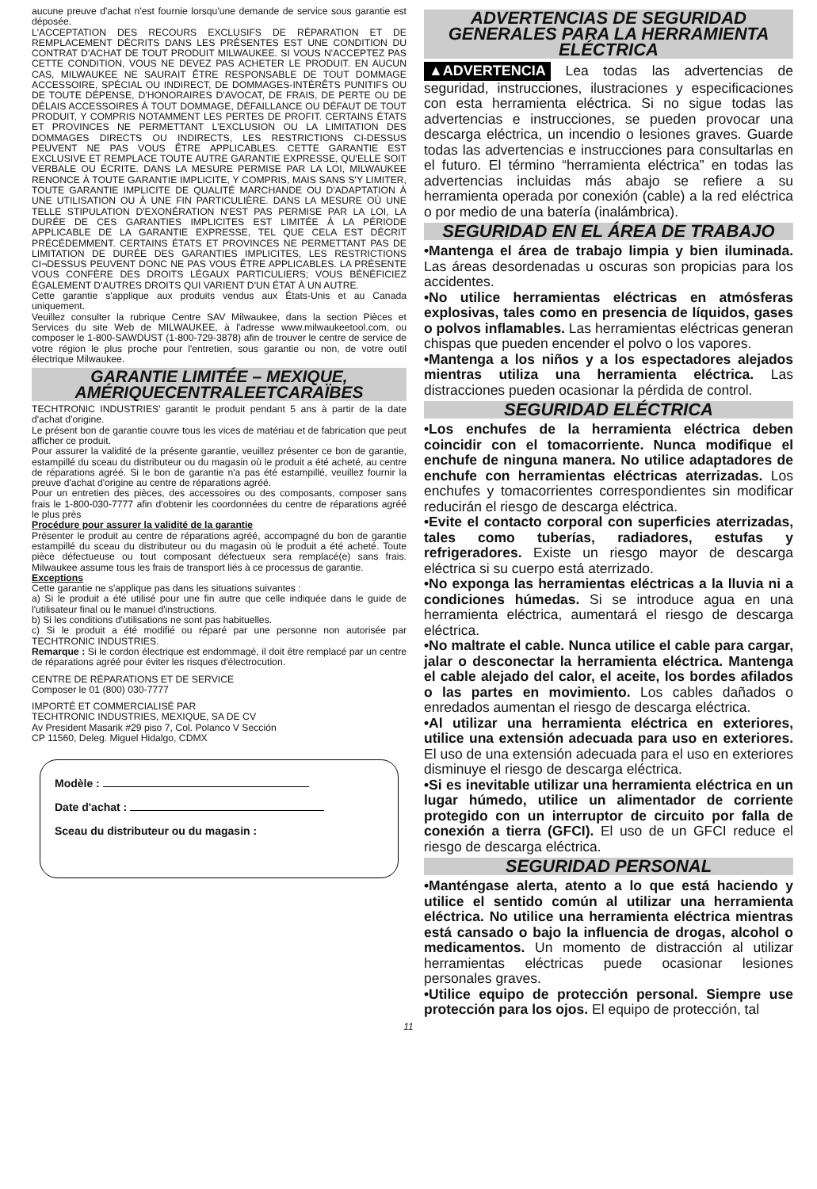aucune preuve d'achat n'est fournie lorsqu'une demande de service sous garantie est déposée.
L'ACCEPTATION DES RECOURS EXCLUSIFS DE RÉPARATION ET DE REMPLACEMENT DÉCRITS DANS LES PRÉSENTES EST UNE CONDITION DU CONTRAT D'ACHAT DE TOUT PRODUIT MILWAUKEE. SI VOUS N'ACCEPTEZ PAS CETTE CONDITION, VOUS NE DEVEZ PAS ACHETER LE PRODUIT. EN AUCUN CAS, MILWAUKEE NE SAURAIT ÊTRE RESPONSABLE DE TOUT DOMMAGE ACCESSOIRE, SPÉCIAL OU INDIRECT, DE DOMMAGES-INTÉRÊTS PUNITIFS OU DE TOUTE DÉPENSE, D'HONORAIRES D'AVOCAT, DE FRAIS, DE PERTE OU DE DÉLAIS ACCESSOIRES À TOUT DOMMAGE, DÉFAILLANCE OU DÉFAUT DE TOUT PRODUIT, Y COMPRIS NOTAMMENT LES PERTES DE PROFIT. CERTAINS ÉTATS ET PROVINCES NE PERMETTANT L'EXCLUSION OU LA LIMITATION DES DOMMAGES DIRECTS OU INDIRECTS, LES RESTRICTIONS CI-DESSUS PEUVENT NE PAS VOUS ÊTRE APPLICABLES. CETTE GARANTIE EST EXCLUSIVE ET REMPLACE TOUTE AUTRE GARANTIE EXPRESSE, QU'ELLE SOIT VERBALE OU ÉCRITE. DANS LA MESURE PERMISE PAR LA LOI, MILWAUKEE RENONCE À TOUTE GARANTIE IMPLICITE, Y COMPRIS, MAIS SANS S'Y LIMITER, TOUTE GARANTIE IMPLICITE DE QUALITÉ MARCHANDE OU D'ADAPTATION À UNE UTILISATION OU À UNE FIN PARTICULIÈRE. DANS LA MESURE OÙ UNE TELLE STIPULATION D'EXONÉRATION N'EST PAS PERMISE PAR LA LOI, LA DURÉE DE CES GARANTIES IMPLICITES EST LIMITÉE À LA PÉRIODE APPLICABLE DE LA GARANTIE EXPRESSE, TEL QUE CELA EST DÉCRIT PRÉCÉDEMMENT. CERTAINS ÉTATS ET PROVINCES NE PERMETTANT PAS DE LIMITATION DE DURÉE DES GARANTIES IMPLICITES, LES RESTRICTIONS CI¬DESSUS PEUVENT DONC NE PAS VOUS ÊTRE APPLICABLES. LA PRÉSENTE VOUS CONFÈRE DES DROITS LÉGAUX PARTICULIERS; VOUS BÉNÉFICIEZ ÉGALEMENT D'AUTRES DROITS QUI VARIENT D'UN ÉTAT À UN AUTRE.
Cette garantie s'applique aux produits vendus aux États-Unis et au Canada uniquement.
Veuillez consulter la rubrique Centre SAV Milwaukee, dans la section Pièces et Services du site Web de MILWAUKEE, à l'adresse www.milwaukeetool.com, ou composer le 1-800-SAWDUST (1-800-729-3878) afin de trouver le centre de service de votre région le plus proche pour l'entretien, sous garantie ou non, de votre outil électrique Milwaukee.
GARANTIE LIMITÉE – MEXIQUE, AMÉRIQUECENTRALEETCARAÏBES
TECHTRONIC INDUSTRIES' garantit le produit pendant 5 ans à partir de la date d'achat d'origine.
Le présent bon de garantie couvre tous les vices de matériau et de fabrication que peut afficher ce produit.
Pour assurer la validité de la présente garantie, veuillez présenter ce bon de garantie, estampillé du sceau du distributeur ou du magasin où le produit a été acheté, au centre de réparations agréé. Si le bon de garantie n'a pas été estampillé, veuillez fournir la preuve d'achat d'origine au centre de réparations agréé.
Pour un entretien des pièces, des accessoires ou des composants, composer sans frais le 1-800-030-7777 afin d'obtenir les coordonnées du centre de réparations agréé le plus près
Procédure pour assurer la validité de la garantie
Présenter le produit au centre de réparations agréé, accompagné du bon de garantie estampillé du sceau du distributeur ou du magasin où le produit a été acheté. Toute pièce défectueuse ou tout composant défectueux sera remplacé(e) sans frais. Milwaukee assume tous les frais de transport liés à ce processus de garantie.
Exceptions
Cette garantie ne s'applique pas dans les situations suivantes :
a) Si le produit a été utilisé pour une fin autre que celle indiquée dans le guide de l'utilisateur final ou le manuel d'instructions.
b) Si les conditions d'utilisations ne sont pas habituelles.
c) Si le produit a été modifié ou réparé par une personne non autorisée par TECHTRONIC INDUSTRIES.
Remarque : Si le cordon électrique est endommagé, il doit être remplacé par un centre de réparations agréé pour éviter les risques d'électrocution.
CENTRE DE RÉPARATIONS ET DE SERVICE
Composer le 01 (800) 030-7777
IMPORTÉ ET COMMERCIALISÉ PAR
TECHTRONIC INDUSTRIES, MEXIQUE, SA DE CV
Av President Masarik #29 piso 7, Col. Polanco V Sección
CP 11560, Deleg. Miguel Hidalgo, CDMX
Modèle :
Date d'achat :
Sceau du distributeur ou du magasin :
ADVERTENCIAS DE SEGURIDAD GENERALES PARA LA HERRAMIENTA ELÉCTRICA
▲ADVERTENCIA Lea todas las advertencias de seguridad, instrucciones, ilustraciones y especificaciones con esta herramienta eléctrica. Si no sigue todas las advertencias e instrucciones, se pueden provocar una descarga eléctrica, un incendio o lesiones graves. Guarde todas las advertencias e instrucciones para consultarlas en el futuro. El término “herramienta eléctrica” en todas las advertencias incluidas más abajo se refiere a su herramienta operada por conexión (cable) a la red eléctrica o por medio de una batería (inalámbrica).
SEGURIDAD EN EL ÁREA DE TRABAJO
•Mantenga el área de trabajo limpia y bien iluminada. Las áreas desordenadas u oscuras son propicias para los accidentes.
•No utilice herramientas eléctricas en atmósferas explosivas, tales como en presencia de líquidos, gases o polvos inflamables. Las herramientas eléctricas generan chispas que pueden encender el polvo o los vapores.
•Mantenga a los niños y a los espectadores alejados mientras utiliza una herramienta eléctrica. Las distracciones pueden ocasionar la pérdida de control.
SEGURIDAD ELÉCTRICA
•Los enchufes de la herramienta eléctrica deben coincidir con el tomacorriente. Nunca modifique el enchufe de ninguna manera. No utilice adaptadores de enchufe con herramientas eléctricas aterrizadas. Los enchufes y tomacorrientes correspondientes sin modificar reducirán el riesgo de descarga eléctrica.
•Evite el contacto corporal con superficies aterrizadas, tales como tuberías, radiadores, estufas y refrigeradores. Existe un riesgo mayor de descarga eléctrica si su cuerpo está aterrizado.
•No exponga las herramientas eléctricas a la lluvia ni a condiciones húmedas. Si se introduce agua en una herramienta eléctrica, aumentará el riesgo de descarga eléctrica.
•No maltrate el cable. Nunca utilice el cable para cargar, jalar o desconectar la herramienta eléctrica. Mantenga el cable alejado del calor, el aceite, los bordes afilados o las partes en movimiento. Los cables dañados o enredados aumentan el riesgo de descarga eléctrica.
•Al utilizar una herramienta eléctrica en exteriores, utilice una extensión adecuada para uso en exteriores. El uso de una extensión adecuada para el uso en exteriores disminuye el riesgo de descarga eléctrica.
•Si es inevitable utilizar una herramienta eléctrica en un lugar húmedo, utilice un alimentador de corriente protegido con un interruptor de circuito por falla de conexión a tierra (GFCI). El uso de un GFCI reduce el riesgo de descarga eléctrica.
SEGURIDAD PERSONAL
•Manténgase alerta, atento a lo que está haciendo y utilice el sentido común al utilizar una herramienta eléctrica. No utilice una herramienta eléctrica mientras está cansado o bajo la influencia de drogas, alcohol o medicamentos. Un momento de distracción al utilizar herramientas eléctricas puede ocasionar lesiones personales graves.
•Utilice equipo de protección personal. Siempre use protección para los ojos. El equipo de protección, tal
11